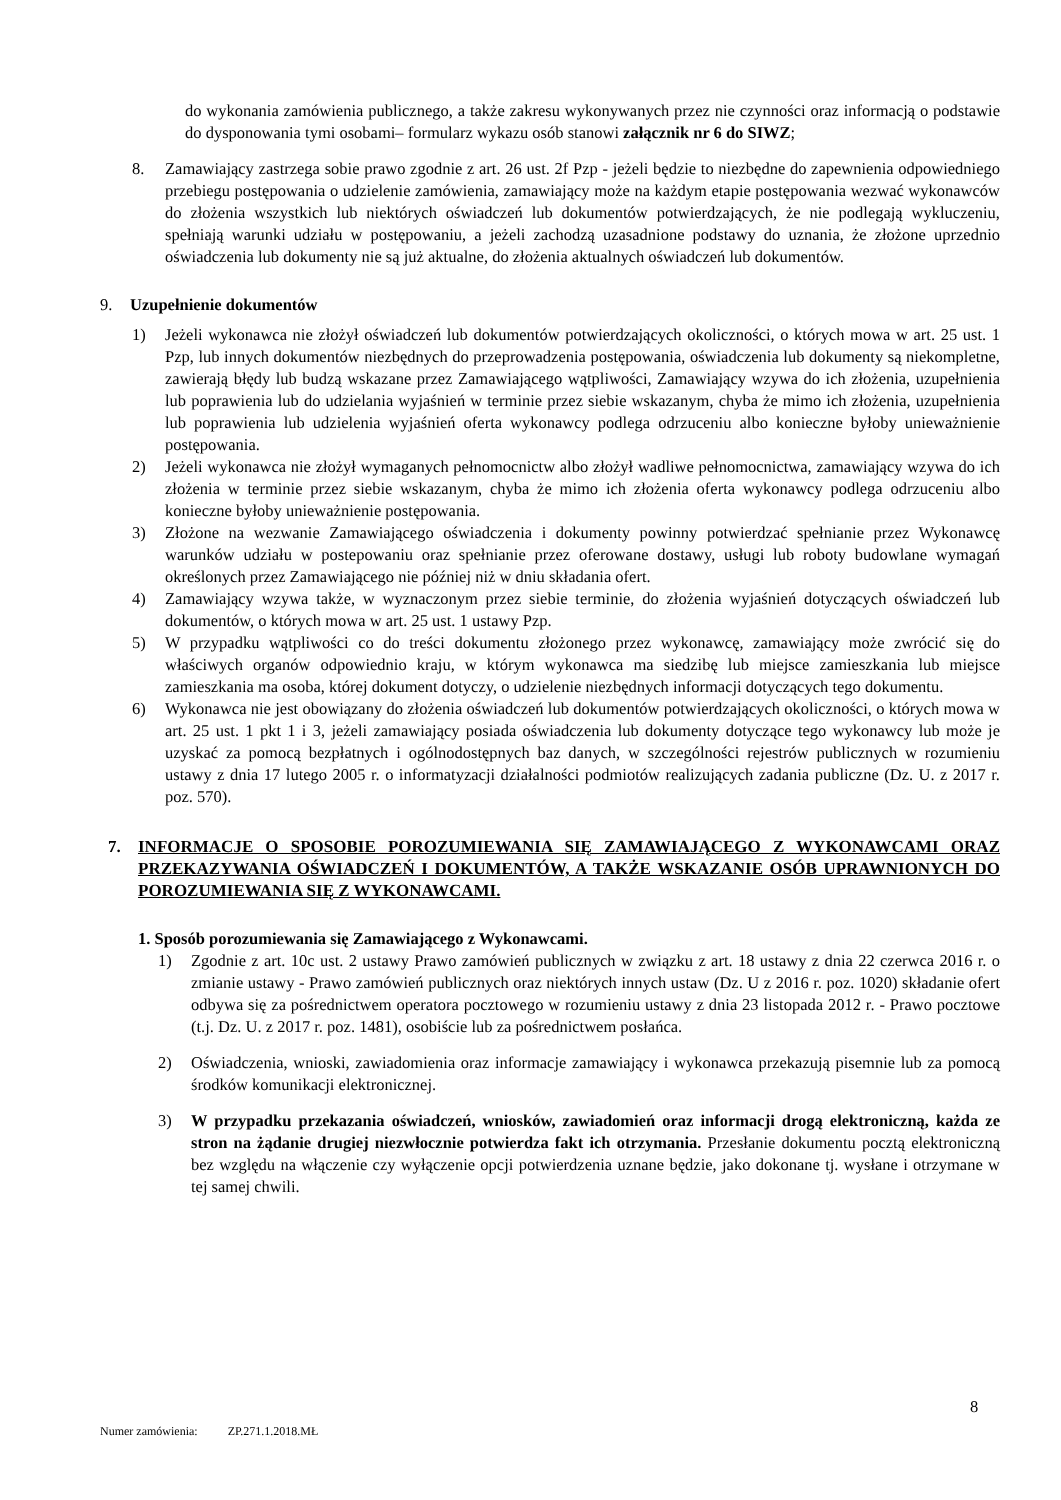do wykonania zamówienia publicznego, a także zakresu wykonywanych przez nie czynności oraz informacją o podstawie do dysponowania tymi osobami– formularz wykazu osób stanowi załącznik nr 6 do SIWZ;
8. Zamawiający zastrzega sobie prawo zgodnie z art. 26 ust. 2f Pzp - jeżeli będzie to niezbędne do zapewnienia odpowiedniego przebiegu postępowania o udzielenie zamówienia, zamawiający może na każdym etapie postępowania wezwać wykonawców do złożenia wszystkich lub niektórych oświadczeń lub dokumentów potwierdzających, że nie podlegają wykluczeniu, spełniają warunki udziału w postępowaniu, a jeżeli zachodzą uzasadnione podstawy do uznania, że złożone uprzednio oświadczenia lub dokumenty nie są już aktualne, do złożenia aktualnych oświadczeń lub dokumentów.
9. Uzupełnienie dokumentów
1) Jeżeli wykonawca nie złożył oświadczeń lub dokumentów potwierdzających okoliczności, o których mowa w art. 25 ust. 1 Pzp, lub innych dokumentów niezbędnych do przeprowadzenia postępowania, oświadczenia lub dokumenty są niekompletne, zawierają błędy lub budzą wskazane przez Zamawiającego wątpliwości, Zamawiający wzywa do ich złożenia, uzupełnienia lub poprawienia lub do udzielania wyjaśnień w terminie przez siebie wskazanym, chyba że mimo ich złożenia, uzupełnienia lub poprawienia lub udzielenia wyjaśnień oferta wykonawcy podlega odrzuceniu albo konieczne byłoby unieważnienie postępowania.
2) Jeżeli wykonawca nie złożył wymaganych pełnomocnictw albo złożył wadliwe pełnomocnictwa, zamawiający wzywa do ich złożenia w terminie przez siebie wskazanym, chyba że mimo ich złożenia oferta wykonawcy podlega odrzuceniu albo konieczne byłoby unieważnienie postępowania.
3) Złożone na wezwanie Zamawiającego oświadczenia i dokumenty powinny potwierdzać spełnianie przez Wykonawcę warunków udziału w postepowaniu oraz spełnianie przez oferowane dostawy, usługi lub roboty budowlane wymagań określonych przez Zamawiającego nie później niż w dniu składania ofert.
4) Zamawiający wzywa także, w wyznaczonym przez siebie terminie, do złożenia wyjaśnień dotyczących oświadczeń lub dokumentów, o których mowa w art. 25 ust. 1 ustawy Pzp.
5) W przypadku wątpliwości co do treści dokumentu złożonego przez wykonawcę, zamawiający może zwrócić się do właściwych organów odpowiednio kraju, w którym wykonawca ma siedzibę lub miejsce zamieszkania lub miejsce zamieszkania ma osoba, której dokument dotyczy, o udzielenie niezbędnych informacji dotyczących tego dokumentu.
6) Wykonawca nie jest obowiązany do złożenia oświadczeń lub dokumentów potwierdzających okoliczności, o których mowa w art. 25 ust. 1 pkt 1 i 3, jeżeli zamawiający posiada oświadczenia lub dokumenty dotyczące tego wykonawcy lub może je uzyskać za pomocą bezpłatnych i ogólnodostępnych baz danych, w szczególności rejestrów publicznych w rozumieniu ustawy z dnia 17 lutego 2005 r. o informatyzacji działalności podmiotów realizujących zadania publiczne (Dz. U. z 2017 r. poz. 570).
7. INFORMACJE O SPOSOBIE POROZUMIEWANIA SIĘ ZAMAWIAJĄCEGO Z WYKONAWCAMI ORAZ PRZEKAZYWANIA OŚWIADCZEŃ I DOKUMENTÓW, A TAKŻE WSKAZANIE OSÓB UPRAWNIONYCH DO POROZUMIEWANIA SIĘ Z WYKONAWCAMI.
1. Sposób porozumiewania się Zamawiającego z Wykonawcami.
1) Zgodnie z art. 10c ust. 2 ustawy Prawo zamówień publicznych w związku z art. 18 ustawy z dnia 22 czerwca 2016 r. o zmianie ustawy - Prawo zamówień publicznych oraz niektórych innych ustaw (Dz. U z 2016 r. poz. 1020) składanie ofert odbywa się za pośrednictwem operatora pocztowego w rozumieniu ustawy z dnia 23 listopada 2012 r. - Prawo pocztowe (t.j. Dz. U. z 2017 r. poz. 1481), osobiście lub za pośrednictwem posłańca.
2) Oświadczenia, wnioski, zawiadomienia oraz informacje zamawiający i wykonawca przekazują pisemnie lub za pomocą środków komunikacji elektronicznej.
3) W przypadku przekazania oświadczeń, wniosków, zawiadomień oraz informacji drogą elektroniczną, każda ze stron na żądanie drugiej niezwłocznie potwierdza fakt ich otrzymania. Przesłanie dokumentu pocztą elektroniczną bez względu na włączenie czy wyłączenie opcji potwierdzenia uznane będzie, jako dokonane tj. wysłane i otrzymane w tej samej chwili.
8
Numer zamówienia: ZP.271.1.2018.MŁ